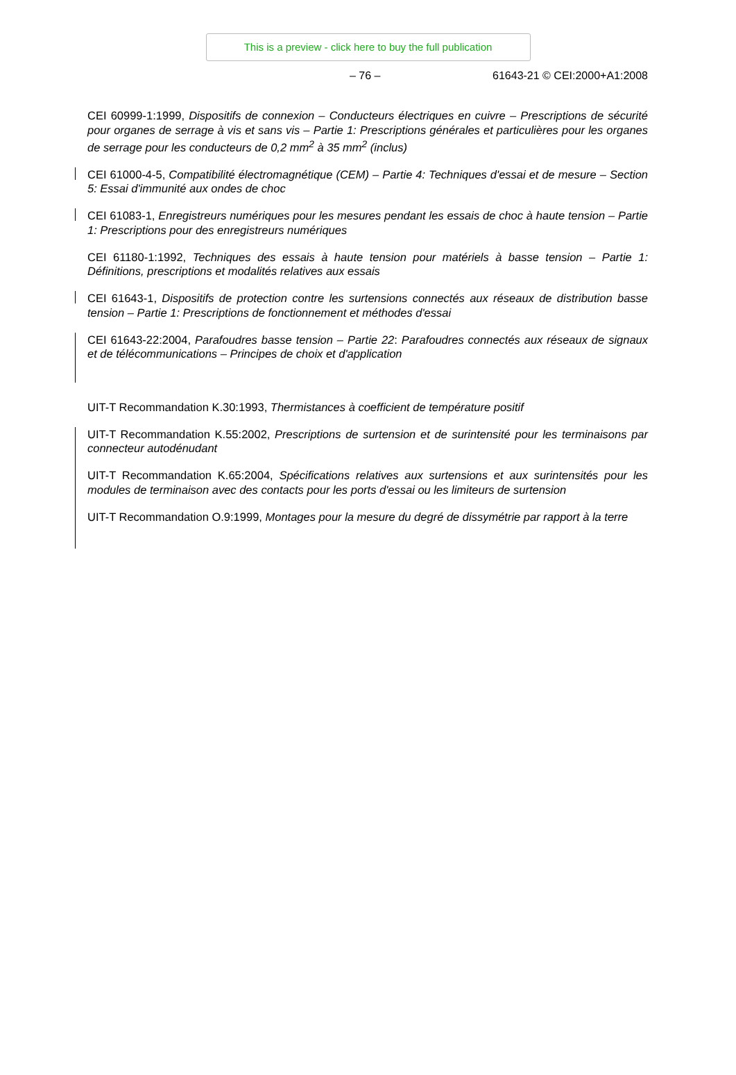This is a preview - click here to buy the full publication
– 76 – 61643-21 © CEI:2000+A1:2008
CEI 60999-1:1999, Dispositifs de connexion – Conducteurs électriques en cuivre – Prescriptions de sécurité pour organes de serrage à vis et sans vis – Partie 1: Prescriptions générales et particulières pour les organes de serrage pour les conducteurs de 0,2 mm<sup>2</sup> à 35 mm<sup>2</sup> (inclus)
CEI 61000-4-5, Compatibilité électromagnétique (CEM) – Partie 4: Techniques d'essai et de mesure – Section 5: Essai d'immunité aux ondes de choc
CEI 61083-1, Enregistreurs numériques pour les mesures pendant les essais de choc à haute tension – Partie 1: Prescriptions pour des enregistreurs numériques
CEI 61180-1:1992, Techniques des essais à haute tension pour matériels à basse tension – Partie 1: Définitions, prescriptions et modalités relatives aux essais
CEI 61643-1, Dispositifs de protection contre les surtensions connectés aux réseaux de distribution basse tension – Partie 1: Prescriptions de fonctionnement et méthodes d'essai
CEI 61643-22:2004, Parafoudres basse tension – Partie 22: Parafoudres connectés aux réseaux de signaux et de télécommunications – Principes de choix et d'application
UIT-T Recommandation K.30:1993, Thermistances à coefficient de température positif
UIT-T Recommandation K.55:2002, Prescriptions de surtension et de surintensité pour les terminaisons par connecteur autodénudant
UIT-T Recommandation K.65:2004, Spécifications relatives aux surtensions et aux surintensités pour les modules de terminaison avec des contacts pour les ports d'essai ou les limiteurs de surtension
UIT-T Recommandation O.9:1999, Montages pour la mesure du degré de dissymétrie par rapport à la terre